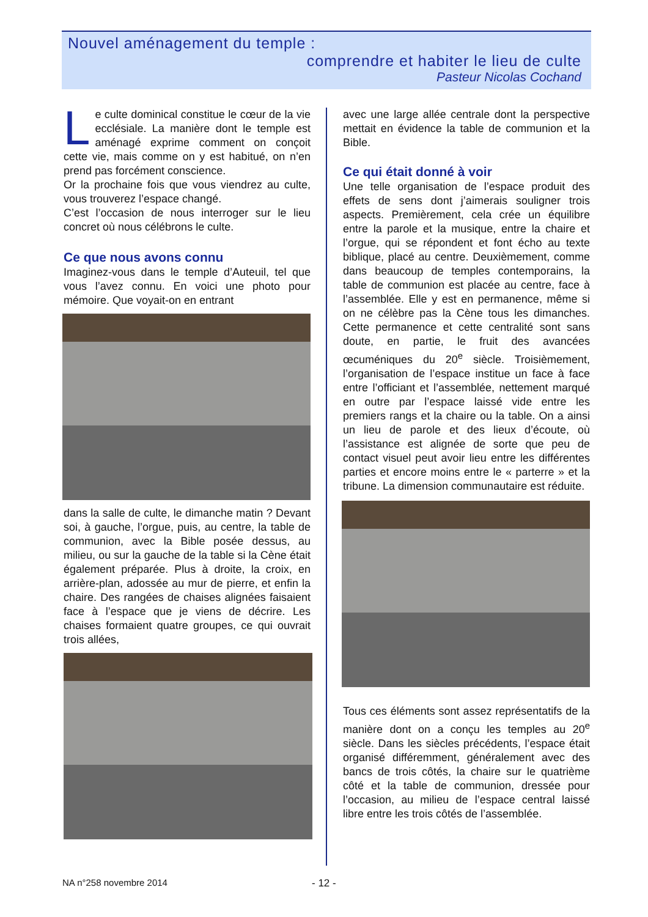Nouvel aménagement du temple :
comprendre et habiter le lieu de culte
Pasteur Nicolas Cochand
Le culte dominical constitue le cœur de la vie ecclésiale. La manière dont le temple est aménagé exprime comment on conçoit cette vie, mais comme on y est habitué, on n’en prend pas forcément conscience.
Or la prochaine fois que vous viendrez au culte, vous trouverez l’espace changé.
C’est l’occasion de nous interroger sur le lieu concret où nous célébrons le culte.
Ce que nous avons connu
Imaginez-vous dans le temple d’Auteuil, tel que vous l’avez connu. En voici une photo pour mémoire. Que voyait-on en entrant
dans la salle de culte, le dimanche matin ? Devant soi, à gauche, l’orgue, puis, au centre, la table de communion, avec la Bible posée dessus, au milieu, ou sur la gauche de la table si la Cène était également préparée. Plus à droite, la croix, en arrière-plan, adossée au mur de pierre, et enfin la chaire. Des rangées de chaises alignées faisaient face à l’espace que je viens de décrire. Les chaises formaient quatre groupes, ce qui ouvrait trois allées,
avec une large allée centrale dont la perspective mettait en évidence la table de communion et la Bible.
Ce qui était donné à voir
Une telle organisation de l’espace produit des effets de sens dont j’aimerais souligner trois aspects. Premièrement, cela crée un équilibre entre la parole et la musique, entre la chaire et l’orgue, qui se répondent et font écho au texte biblique, placé au centre. Deuxièmement, comme dans beaucoup de temples contemporains, la table de communion est placée au centre, face à l’assemblée. Elle y est en permanence, même si on ne célèbre pas la Cène tous les dimanches. Cette permanence et cette centralité sont sans doute, en partie, le fruit des avancées œcuméniques du 20<sup>e</sup> siècle. Troisièmement, l’organisation de l’espace institue un face à face entre l’officiant et l’assemblée, nettement marqué en outre par l’espace laissé vide entre les premiers rangs et la chaire ou la table. On a ainsi un lieu de parole et des lieux d’écoute, où l’assistance est alignée de sorte que peu de contact visuel peut avoir lieu entre les différentes parties et encore moins entre le « parterre » et la tribune. La dimension communautaire est réduite.
Tous ces éléments sont assez représentatifs de la manière dont on a conçu les temples au 20<sup>e</sup> siècle. Dans les siècles précédents, l’espace était organisé différemment, généralement avec des bancs de trois côtés, la chaire sur le quatrième côté et la table de communion, dressée pour l’occasion, au milieu de l’espace central laissé libre entre les trois côtés de l’assemblée.
NA n°258 novembre 2014 - 12 -